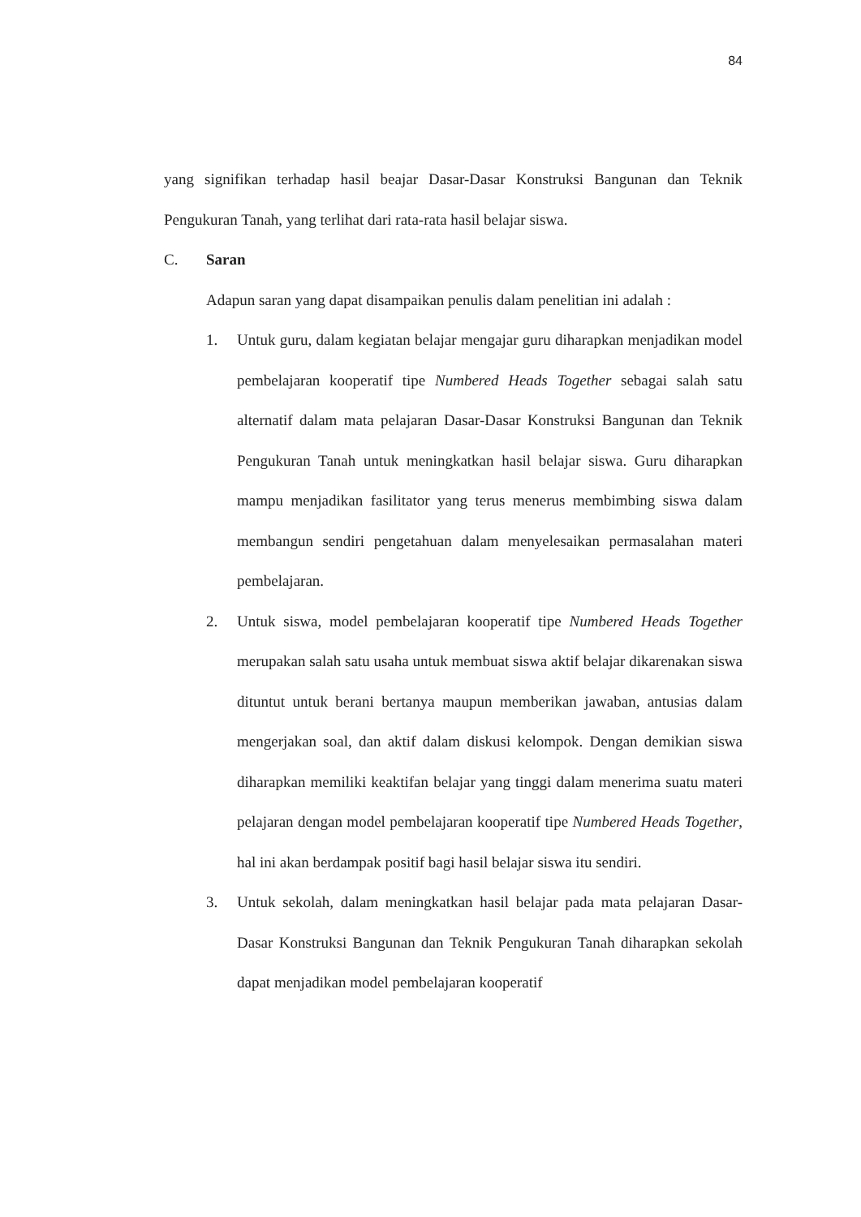84
yang signifikan terhadap hasil beajar Dasar-Dasar Konstruksi Bangunan dan Teknik Pengukuran Tanah, yang terlihat dari rata-rata hasil belajar siswa.
C. Saran
Adapun saran yang dapat disampaikan penulis dalam penelitian ini adalah :
1. Untuk guru, dalam kegiatan belajar mengajar guru diharapkan menjadikan model pembelajaran kooperatif tipe Numbered Heads Together sebagai salah satu alternatif dalam mata pelajaran Dasar-Dasar Konstruksi Bangunan dan Teknik Pengukuran Tanah untuk meningkatkan hasil belajar siswa. Guru diharapkan mampu menjadikan fasilitator yang terus menerus membimbing siswa dalam membangun sendiri pengetahuan dalam menyelesaikan permasalahan materi pembelajaran.
2. Untuk siswa, model pembelajaran kooperatif tipe Numbered Heads Together merupakan salah satu usaha untuk membuat siswa aktif belajar dikarenakan siswa dituntut untuk berani bertanya maupun memberikan jawaban, antusias dalam mengerjakan soal, dan aktif dalam diskusi kelompok. Dengan demikian siswa diharapkan memiliki keaktifan belajar yang tinggi dalam menerima suatu materi pelajaran dengan model pembelajaran kooperatif tipe Numbered Heads Together, hal ini akan berdampak positif bagi hasil belajar siswa itu sendiri.
3. Untuk sekolah, dalam meningkatkan hasil belajar pada mata pelajaran Dasar-Dasar Konstruksi Bangunan dan Teknik Pengukuran Tanah diharapkan sekolah dapat menjadikan model pembelajaran kooperatif